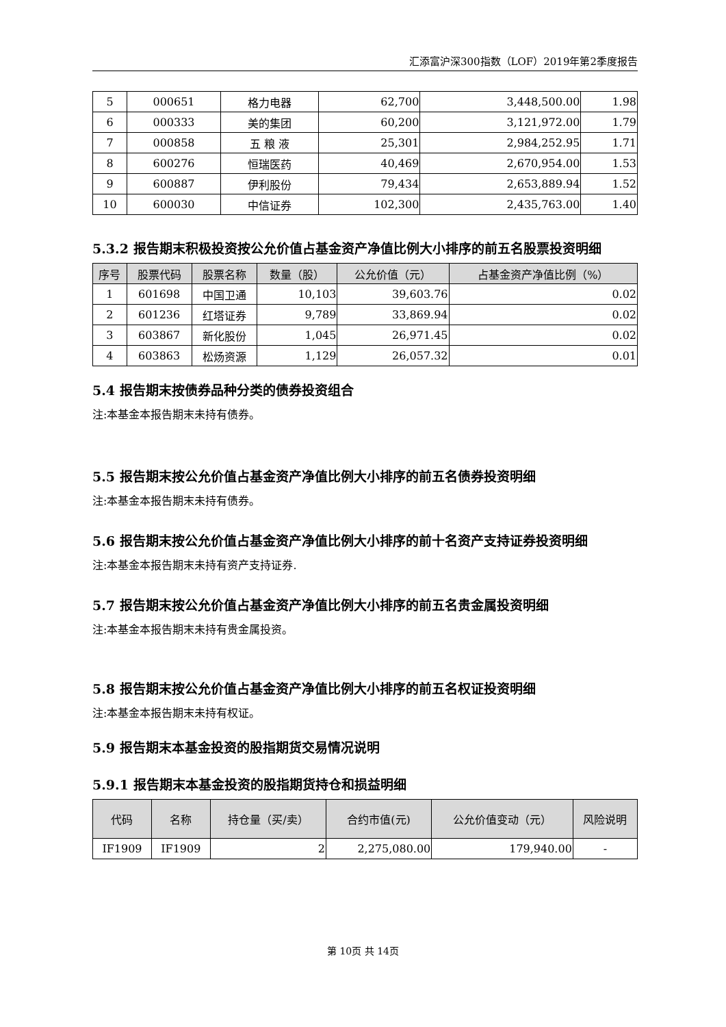汇添富沪深300指数（LOF）2019年第2季度报告
| 5 | 000651 | 格力电器 | 62,700 | 3,448,500.00 | 1.98 |
| 6 | 000333 | 美的集团 | 60,200 | 3,121,972.00 | 1.79 |
| 7 | 000858 | 五 粮 液 | 25,301 | 2,984,252.95 | 1.71 |
| 8 | 600276 | 恒瑞医药 | 40,469 | 2,670,954.00 | 1.53 |
| 9 | 600887 | 伊利股份 | 79,434 | 2,653,889.94 | 1.52 |
| 10 | 600030 | 中信证券 | 102,300 | 2,435,763.00 | 1.40 |
5.3.2 报告期末积极投资按公允价值占基金资产净值比例大小排序的前五名股票投资明细
| 序号 | 股票代码 | 股票名称 | 数量（股） | 公允价值（元） | 占基金资产净值比例（%） |
| --- | --- | --- | --- | --- | --- |
| 1 | 601698 | 中国卫通 | 10,103 | 39,603.76 | 0.02 |
| 2 | 601236 | 红塔证券 | 9,789 | 33,869.94 | 0.02 |
| 3 | 603867 | 新化股份 | 1,045 | 26,971.45 | 0.02 |
| 4 | 603863 | 松炀资源 | 1,129 | 26,057.32 | 0.01 |
5.4 报告期末按债券品种分类的债券投资组合
注:本基金本报告期末未持有债券。
5.5 报告期末按公允价值占基金资产净值比例大小排序的前五名债券投资明细
注:本基金本报告期末未持有债券。
5.6 报告期末按公允价值占基金资产净值比例大小排序的前十名资产支持证券投资明细
注:本基金本报告期末未持有资产支持证券.
5.7 报告期末按公允价值占基金资产净值比例大小排序的前五名贵金属投资明细
注:本基金本报告期末未持有贵金属投资。
5.8 报告期末按公允价值占基金资产净值比例大小排序的前五名权证投资明细
注:本基金本报告期末未持有权证。
5.9 报告期末本基金投资的股指期货交易情况说明
5.9.1 报告期末本基金投资的股指期货持仓和损益明细
| 代码 | 名称 | 持仓量（买/卖） | 合约市值(元) | 公允价值变动（元） | 风险说明 |
| --- | --- | --- | --- | --- | --- |
| IF1909 | IF1909 | 2 | 2,275,080.00 | 179,940.00 | - |
第 10页 共 14页